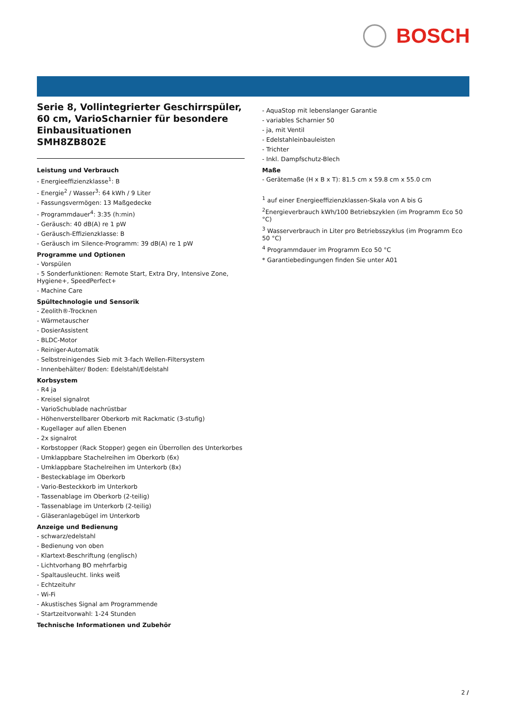BOSCH
Serie 8, Vollintegrierter Geschirrspüler, 60 cm, VarioScharnier für besondere Einbausituationen
SMH8ZB802E
Leistung und Verbrauch
- Energieeffizienzklasse<sup>1</sup>: B
- Energie<sup>2</sup> / Wasser<sup>3</sup>: 64 kWh / 9 Liter
- Fassungsvermögen: 13 Maßgedecke
- Programmdauer<sup>4</sup>: 3:35 (h:min)
- Geräusch: 40 dB(A) re 1 pW
- Geräusch-Effizienzklasse: B
- Geräusch im Silence-Programm: 39 dB(A) re 1 pW
Programme und Optionen
- Vorspülen
- 5 Sonderfunktionen: Remote Start, Extra Dry, Intensive Zone, Hygiene+, SpeedPerfect+
- Machine Care
Spültechnologie und Sensorik
- Zeolith®-Trocknen
- Wärmetauscher
- DosierAssistent
- BLDC-Motor
- Reiniger-Automatik
- Selbstreinigendes Sieb mit 3-fach Wellen-Filtersystem
- Innenbehälter/ Boden: Edelstahl/Edelstahl
Korbsystem
- R4 ja
- Kreisel signalrot
- VarioSchublade nachrüstbar
- Höhenverstellbarer Oberkorb mit Rackmatic (3-stufig)
- Kugellager auf allen Ebenen
- 2x signalrot
- Korbstopper (Rack Stopper) gegen ein Überrollen des Unterkorbes
- Umklappbare Stachelreihen im Oberkorb (6x)
- Umklappbare Stachelreihen im Unterkorb (8x)
- Besteckablage im Oberkorb
- Vario-Besteckkorb im Unterkorb
- Tassenablage im Oberkorb (2-teilig)
- Tassenablage im Unterkorb (2-teilig)
- Gläseranlagebügel im Unterkorb
Anzeige und Bedienung
- schwarz/edelstahl
- Bedienung von oben
- Klartext-Beschriftung (englisch)
- Lichtvorhang BO mehrfarbig
- Spaltausleucht. links weiß
- Echtzeituhr
- Wi-Fi
- Akustisches Signal am Programmende
- Startzeitvorwahl: 1-24 Stunden
Technische Informationen und Zubehör
- AquaStop mit lebenslanger Garantie
- variables Scharnier 50
- ja, mit Ventil
- Edelstahleinbauleisten
- Trichter
- Inkl. Dampfschutz-Blech
Maße
- Gerätemaße (H x B x T): 81.5 cm x 59.8 cm x 55.0 cm
<sup>1</sup> auf einer Energieeffizienzklassen-Skala von A bis G
<sup>2</sup> Energieverbrauch kWh/100 Betriebszyklen (im Programm Eco 50 °C)
<sup>3</sup> Wasserverbrauch in Liter pro Betriebsszyklus (im Programm Eco 50 °C)
<sup>4</sup> Programmdauer im Programm Eco 50 °C
* Garantiebedingungen finden Sie unter A01
2 /